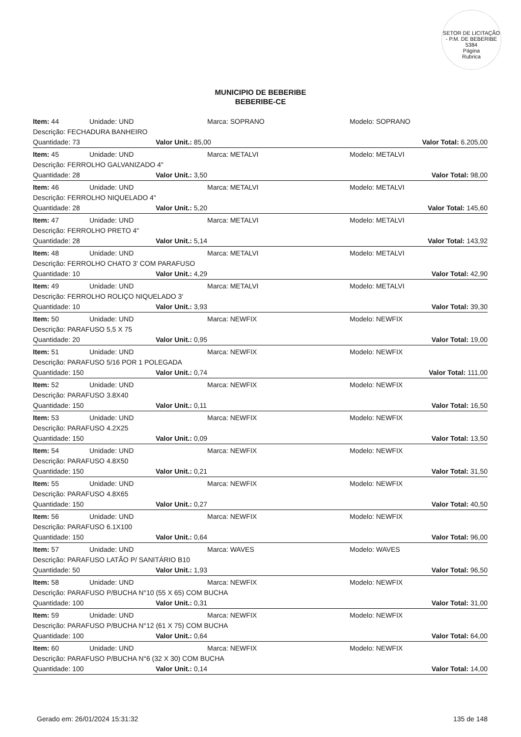SETOR DE LICITAÇÃO - P.M. DE BEBERIBE
5384
Página
Rubrica
MUNICIPIO DE BEBERIBE
BEBERIBE-CE
Item: 44 Unidade: UND Marca: SOPRANO Modelo: SOPRANO
Descrição: FECHADURA BANHEIRO
Quantidade: 73 Valor Unit.: 85,00 Valor Total: 6.205,00
Item: 45 Unidade: UND Marca: METALVI Modelo: METALVI
Descrição: FERROLHO GALVANIZADO 4"
Quantidade: 28 Valor Unit.: 3,50 Valor Total: 98,00
Item: 46 Unidade: UND Marca: METALVI Modelo: METALVI
Descrição: FERROLHO NIQUELADO 4"
Quantidade: 28 Valor Unit.: 5,20 Valor Total: 145,60
Item: 47 Unidade: UND Marca: METALVI Modelo: METALVI
Descrição: FERROLHO PRETO 4"
Quantidade: 28 Valor Unit.: 5,14 Valor Total: 143,92
Item: 48 Unidade: UND Marca: METALVI Modelo: METALVI
Descrição: FERROLHO CHATO 3' COM PARAFUSO
Quantidade: 10 Valor Unit.: 4,29 Valor Total: 42,90
Item: 49 Unidade: UND Marca: METALVI Modelo: METALVI
Descrição: FERROLHO ROLIÇO NIQUELADO 3'
Quantidade: 10 Valor Unit.: 3,93 Valor Total: 39,30
Item: 50 Unidade: UND Marca: NEWFIX Modelo: NEWFIX
Descrição: PARAFUSO 5,5 X 75
Quantidade: 20 Valor Unit.: 0,95 Valor Total: 19,00
Item: 51 Unidade: UND Marca: NEWFIX Modelo: NEWFIX
Descrição: PARAFUSO 5/16 POR 1 POLEGADA
Quantidade: 150 Valor Unit.: 0,74 Valor Total: 111,00
Item: 52 Unidade: UND Marca: NEWFIX Modelo: NEWFIX
Descrição: PARAFUSO 3.8X40
Quantidade: 150 Valor Unit.: 0,11 Valor Total: 16,50
Item: 53 Unidade: UND Marca: NEWFIX Modelo: NEWFIX
Descrição: PARAFUSO 4.2X25
Quantidade: 150 Valor Unit.: 0,09 Valor Total: 13,50
Item: 54 Unidade: UND Marca: NEWFIX Modelo: NEWFIX
Descrição: PARAFUSO 4.8X50
Quantidade: 150 Valor Unit.: 0,21 Valor Total: 31,50
Item: 55 Unidade: UND Marca: NEWFIX Modelo: NEWFIX
Descrição: PARAFUSO 4.8X65
Quantidade: 150 Valor Unit.: 0,27 Valor Total: 40,50
Item: 56 Unidade: UND Marca: NEWFIX Modelo: NEWFIX
Descrição: PARAFUSO 6.1X100
Quantidade: 150 Valor Unit.: 0,64 Valor Total: 96,00
Item: 57 Unidade: UND Marca: WAVES Modelo: WAVES
Descrição: PARAFUSO LATÃO P/ SANITÁRIO B10
Quantidade: 50 Valor Unit.: 1,93 Valor Total: 96,50
Item: 58 Unidade: UND Marca: NEWFIX Modelo: NEWFIX
Descrição: PARAFUSO P/BUCHA N°10 (55 X 65) COM BUCHA
Quantidade: 100 Valor Unit.: 0,31 Valor Total: 31,00
Item: 59 Unidade: UND Marca: NEWFIX Modelo: NEWFIX
Descrição: PARAFUSO P/BUCHA N°12 (61 X 75) COM BUCHA
Quantidade: 100 Valor Unit.: 0,64 Valor Total: 64,00
Item: 60 Unidade: UND Marca: NEWFIX Modelo: NEWFIX
Descrição: PARAFUSO P/BUCHA N°6 (32 X 30) COM BUCHA
Quantidade: 100 Valor Unit.: 0,14 Valor Total: 14,00
Gerado em: 26/01/2024 15:31:32 135 de 148